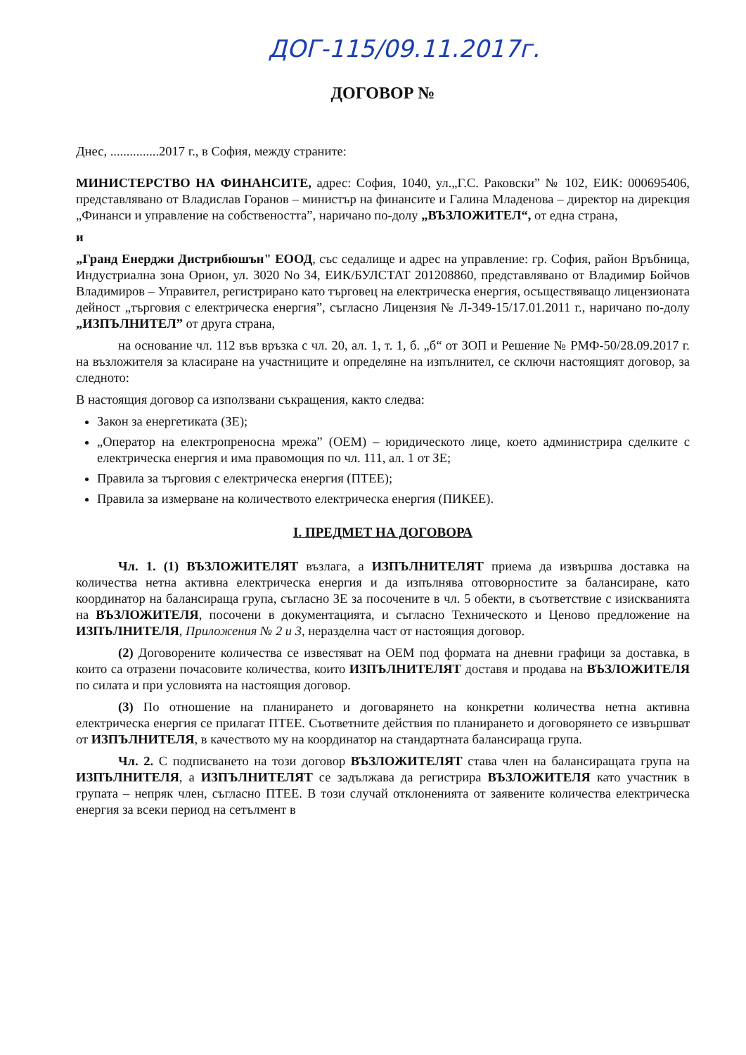ДОГ-115/09.11.2017г.
ДОГОВОР №
Днес, ...............2017 г., в София, между страните:
МИНИСТЕРСТВО НА ФИНАНСИТЕ, адрес: София, 1040, ул.„Г.С. Раковски” № 102, ЕИК: 000695406, представлявано от Владислав Горанов – министър на финансите и Галина Младенова – директор на дирекция „Финанси и управление на собствеността”, наричано по-долу „ВЪЗЛОЖИТЕЛ“, от една страна,
и
„Гранд Енерджи Дистрибюшън" ЕООД, със седалище и адрес на управление: гр. София, район Връбница, Индустриална зона Орион, ул. 3020 No 34, ЕИК/БУЛСТАТ 201208860, представлявано от Владимир Бойчов Владимиров – Управител, регистрирано като търговец на електрическа енергия, осъществяващо лицензионата дейност „търговия с електрическа енергия”, съгласно Лицензия № Л-349-15/17.01.2011 г., наричано по-долу „ИЗПЪЛНИТЕЛ” от друга страна,
на основание чл. 112 във връзка с чл. 20, ал. 1, т. 1, б. „б“ от ЗОП и Решение № РМФ-50/28.09.2017 г. на възложителя за класиране на участниците и определяне на изпълнител, се сключи настоящият договор, за следното:
В настоящия договор са използвани съкращения, както следва:
Закон за енергетиката (ЗЕ);
„Оператор на електропреносна мрежа” (ОЕМ) – юридическото лице, което администрира сделките с електрическа енергия и има правомощия по чл. 111, ал. 1 от ЗЕ;
Правила за търговия с електрическа енергия (ПТЕЕ);
Правила за измерване на количеството електрическа енергия (ПИКЕЕ).
I. ПРЕДМЕТ НА ДОГОВОРА
Чл. 1. (1) ВЪЗЛОЖИТЕЛЯТ възлага, а ИЗПЪЛНИТЕЛЯТ приема да извършва доставка на количества нетна активна електрическа енергия и да изпълнява отговорностите за балансиране, като координатор на балансираща група, съгласно ЗЕ за посочените в чл. 5 обекти, в съответствие с изискванията на ВЪЗЛОЖИТЕЛЯ, посочени в документацията, и съгласно Техническото и Ценово предложение на ИЗПЪЛНИТЕЛЯ, Приложения № 2 и 3, неразделна част от настоящия договор.
(2) Договорените количества се известяват на ОЕМ под формата на дневни графици за доставка, в които са отразени почасовите количества, които ИЗПЪЛНИТЕЛЯТ доставя и продава на ВЪЗЛОЖИТЕЛЯ по силата и при условията на настоящия договор.
(3) По отношение на планирането и договарянето на конкретни количества нетна активна електрическа енергия се прилагат ПТЕЕ. Съответните действия по планирането и договорянето се извършват от ИЗПЪЛНИТЕЛЯ, в качеството му на координатор на стандартната балансираща група.
Чл. 2. С подписването на този договор ВЪЗЛОЖИТЕЛЯТ става член на балансиращата група на ИЗПЪЛНИТЕЛЯ, а ИЗПЪЛНИТЕЛЯТ се задължава да регистрира ВЪЗЛОЖИТЕЛЯ като участник в групата – непряк член, съгласно ПТЕЕ. В този случай отклоненията от заявените количества електрическа енергия за всеки период на сетълмент в